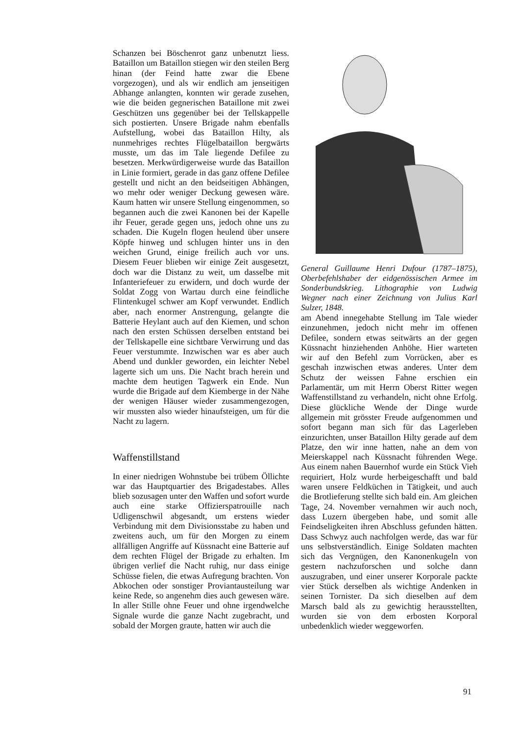Schanzen bei Böschenrot ganz unbenutzt liess. Bataillon um Bataillon stiegen wir den steilen Berg hinan (der Feind hatte zwar die Ebene vorgezogen), und als wir endlich am jenseitigen Abhange anlangten, konnten wir gerade zusehen, wie die beiden gegnerischen Bataillone mit zwei Geschützen uns gegenüber bei der Tellskappelle sich postierten. Unsere Brigade nahm ebenfalls Aufstellung, wobei das Bataillon Hilty, als nunmehriges rechtes Flügelbataillon bergwärts musste, um das im Tale liegende Defilee zu besetzen. Merkwürdigerweise wurde das Bataillon in Linie formiert, gerade in das ganz offene Defilee gestellt und nicht an den beidseitigen Abhängen, wo mehr oder weniger Deckung gewesen wäre. Kaum hatten wir unsere Stellung eingenommen, so begannen auch die zwei Kanonen bei der Kapelle ihr Feuer, gerade gegen uns, jedoch ohne uns zu schaden. Die Kugeln flogen heulend über unsere Köpfe hinweg und schlugen hinter uns in den weichen Grund, einige freilich auch vor uns. Diesem Feuer blieben wir einige Zeit ausgesetzt, doch war die Distanz zu weit, um dasselbe mit Infanteriefeuer zu erwidern, und doch wurde der Soldat Zogg von Wartau durch eine feindliche Flintenkugel schwer am Kopf verwundet. Endlich aber, nach enormer Anstrengung, gelangte die Batterie Heylant auch auf den Kiemen, und schon nach den ersten Schüssen derselben entstand bei der Tellskapelle eine sichtbare Verwirrung und das Feuer verstummte. Inzwischen war es aber auch Abend und dunkler geworden, ein leichter Nebel lagerte sich um uns. Die Nacht brach herein und machte dem heutigen Tagwerk ein Ende. Nun wurde die Brigade auf dem Kiemberge in der Nähe der wenigen Häuser wieder zusammengezogen, wir mussten also wieder hinaufsteigen, um für die Nacht zu lagern.
Waffenstillstand
In einer niedrigen Wohnstube bei trübem Öllichte war das Hauptquartier des Brigadestabes. Alles blieb sozusagen unter den Waffen und sofort wurde auch eine starke Offizierspatrouille nach Udligenschwil abgesandt, um erstens wieder Verbindung mit dem Divisionsstabe zu haben und zweitens auch, um für den Morgen zu einem allfälligen Angriffe auf Küssnacht eine Batterie auf dem rechten Flügel der Brigade zu erhalten. Im übrigen verlief die Nacht ruhig, nur dass einige Schüsse fielen, die etwas Aufregung brachten. Von Abkochen oder sonstiger Proviantausteilung war keine Rede, so angenehm dies auch gewesen wäre. In aller Stille ohne Feuer und ohne irgendwelche Signale wurde die ganze Nacht zugebracht, und sobald der Morgen graute, hatten wir auch die
General Guillaume Henri Dufour (1787–1875), Oberbefehlshaber der eidgenössischen Armee im Sonderbundskrieg. Lithographie von Ludwig Wegner nach einer Zeichnung von Julius Karl Sulzer, 1848.
am Abend innegehabte Stellung im Tale wieder einzunehmen, jedoch nicht mehr im offenen Defilee, sondern etwas seitwärts an der gegen Küssnacht hinziehenden Anhöhe. Hier warteten wir auf den Befehl zum Vorrücken, aber es geschah inzwischen etwas anderes. Unter dem Schutz der weissen Fahne erschien ein Parlamentär, um mit Herrn Oberst Ritter wegen Waffenstillstand zu verhandeln, nicht ohne Erfolg. Diese glückliche Wende der Dinge wurde allgemein mit grösster Freude aufgenommen und sofort begann man sich für das Lagerleben einzurichten, unser Bataillon Hilty gerade auf dem Platze, den wir inne hatten, nahe an dem von Meierskappel nach Küssnacht führenden Wege. Aus einem nahen Bauernhof wurde ein Stück Vieh requiriert, Holz wurde herbeigeschafft und bald waren unsere Feldküchen in Tätigkeit, und auch die Brotlieferung stellte sich bald ein. Am gleichen Tage, 24. November vernahmen wir auch noch, dass Luzern übergeben habe, und somit alle Feindseligkeiten ihren Abschluss gefunden hätten. Dass Schwyz auch nachfolgen werde, das war für uns selbstverständlich. Einige Soldaten machten sich das Vergnügen, den Kanonenkugeln von gestern nachzuforschen und solche dann auszugraben, und einer unserer Korporale packte vier Stück derselben als wichtige Andenken in seinen Tornister. Da sich dieselben auf dem Marsch bald als zu gewichtig herausstellten, wurden sie von dem erbosten Korporal unbedenklich wieder weggeworfen.
91